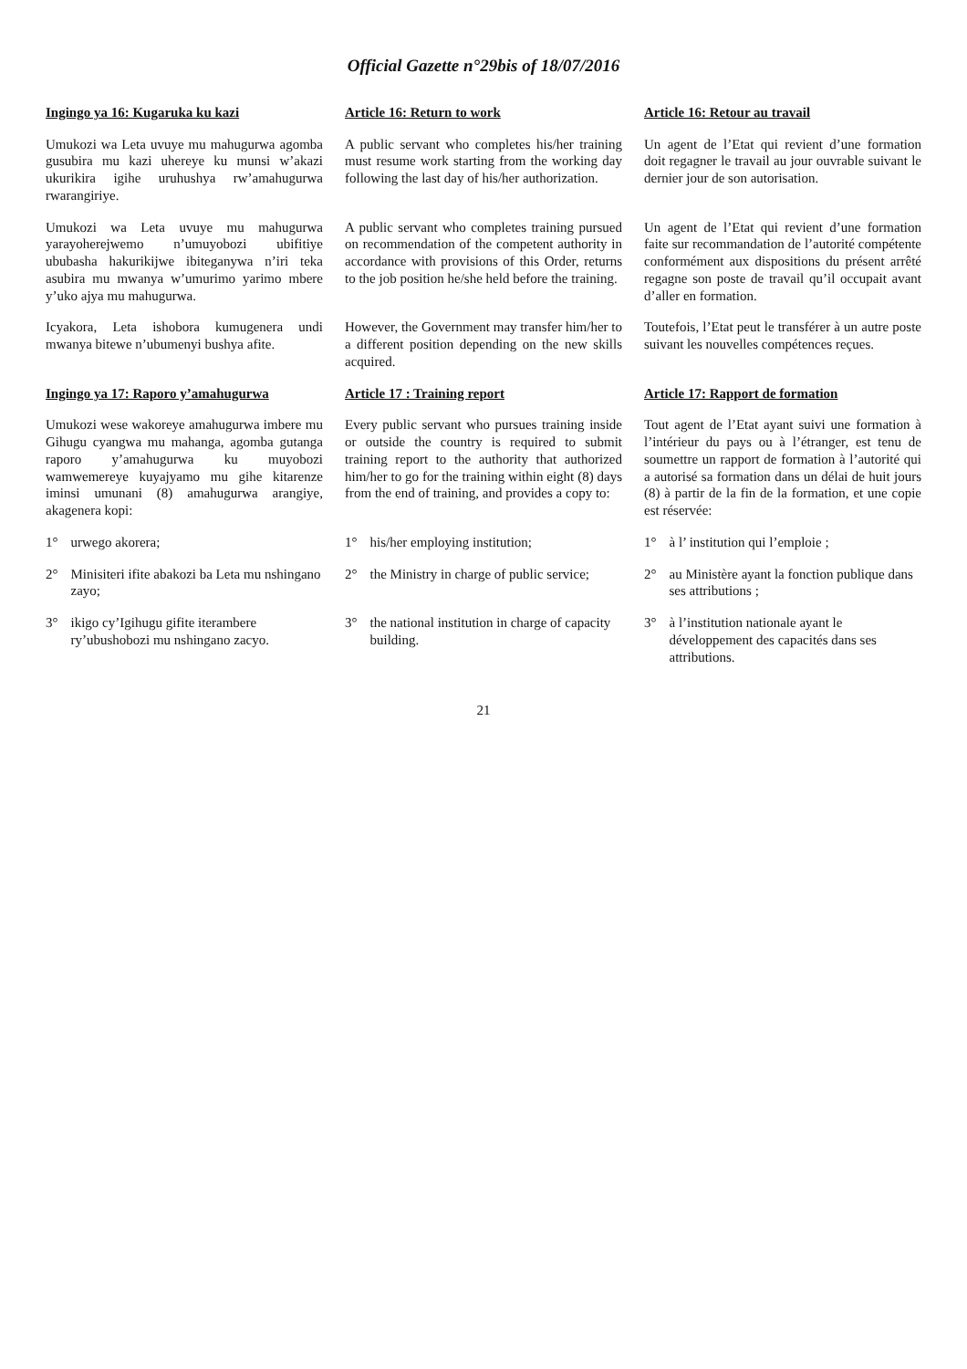Official Gazette n°29bis of 18/07/2016
Ingingo ya 16: Kugaruka ku kazi
Article 16: Return to work
Article 16: Retour au travail
Umukozi wa Leta uvuye mu mahugurwa agomba gusubira mu kazi uhereye ku munsi w’akazi ukurikira igihe uruhushya rw’amahugurwa rwarangiriye.
A public servant who completes his/her training must resume work starting from the working day following the last day of his/her authorization.
Un agent de l’Etat qui revient d’une formation doit regagner le travail au jour ouvrable suivant le dernier jour de son autorisation.
Umukozi wa Leta uvuye mu mahugurwa yarayoherejwemo n’umuyobozi ubifitiye ububasha hakurikijwe ibiteganywa n’iri teka asubira mu mwanya w’umurimo yarimo mbere y’uko ajya mu mahugurwa.
A public servant who completes training pursued on recommendation of the competent authority in accordance with provisions of this Order, returns to the job position he/she held before the training.
Un agent de l’Etat qui revient d’une formation faite sur recommandation de l’autorité compétente conformément aux dispositions du présent arrêté regagne son poste de travail qu’il occupait avant d’aller en formation.
Icyakora, Leta ishobora kumugenera undi mwanya bitewe n’ubumenyi bushya afite.
However, the Government may transfer him/her to a different position depending on the new skills acquired.
Toutefois, l’Etat peut le transférer à un autre poste suivant les nouvelles compétences reçues.
Ingingo ya 17: Raporo y’amahugurwa
Article 17 : Training report
Article 17: Rapport de formation
Umukozi wese wakoreye amahugurwa imbere mu Gihugu cyangwa mu mahanga, agomba gutanga raporo y’amahugurwa ku muyobozi wamwemereye kuyajyamo mu gihe kitarenze iminsi umunani (8) amahugurwa arangiye, akagenera kopi:
Every public servant who pursues training inside or outside the country is required to submit training report to the authority that authorized him/her to go for the training within eight (8) days from the end of training, and provides a copy to:
Tout agent de l’Etat ayant suivi une formation à l’intérieur du pays ou à l’étranger, est tenu de soumettre un rapport de formation à l’autorité qui a autorisé sa formation dans un délai de huit jours (8) à partir de la fin de la formation, et une copie est réservée:
1° urwego akorera;
1° his/her employing institution;
1° à l’ institution qui l’emploie ;
2° Minisiteri ifite abakozi ba Leta mu nshingano zayo;
2° the Ministry in charge of public service;
2° au Ministère ayant la fonction publique dans ses attributions ;
3° ikigo cy’Igihugu gifite iterambere ry’ubushobozi mu nshingano zacyo.
3° the national institution in charge of capacity building.
3° à l’institution nationale ayant le développement des capacités dans ses attributions.
21